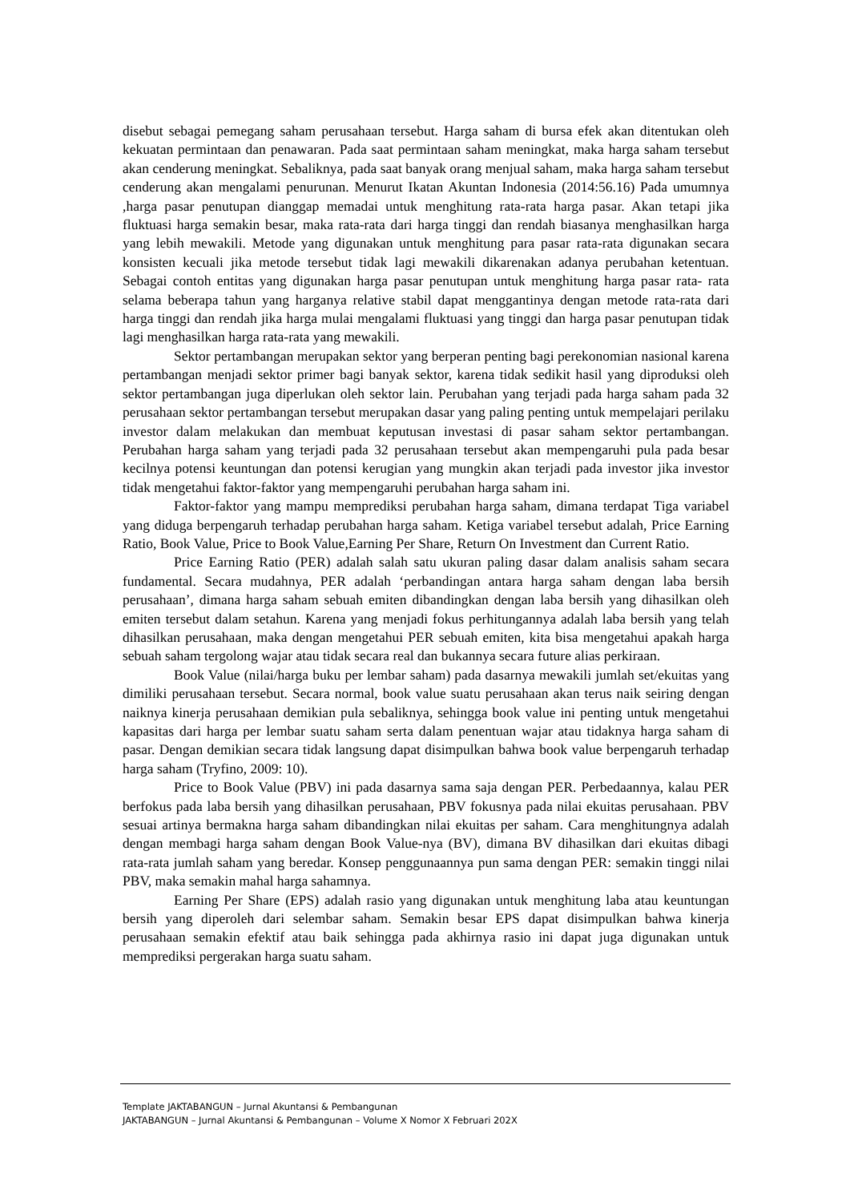disebut sebagai pemegang saham perusahaan tersebut. Harga saham di bursa efek akan ditentukan oleh kekuatan permintaan dan penawaran. Pada saat permintaan saham meningkat, maka harga saham tersebut akan cenderung meningkat. Sebaliknya, pada saat banyak orang menjual saham, maka harga saham tersebut cenderung akan mengalami penurunan. Menurut Ikatan Akuntan Indonesia (2014:56.16) Pada umumnya ,harga pasar penutupan dianggap memadai untuk menghitung rata-rata harga pasar. Akan tetapi jika fluktuasi harga semakin besar, maka rata-rata dari harga tinggi dan rendah biasanya menghasilkan harga yang lebih mewakili. Metode yang digunakan untuk menghitung para pasar rata-rata digunakan secara konsisten kecuali jika metode tersebut tidak lagi mewakili dikarenakan adanya perubahan ketentuan. Sebagai contoh entitas yang digunakan harga pasar penutupan untuk menghitung harga pasar rata- rata selama beberapa tahun yang harganya relative stabil dapat menggantinya dengan metode rata-rata dari harga tinggi dan rendah jika harga mulai mengalami fluktuasi yang tinggi dan harga pasar penutupan tidak lagi menghasilkan harga rata-rata yang mewakili.
Sektor pertambangan merupakan sektor yang berperan penting bagi perekonomian nasional karena pertambangan menjadi sektor primer bagi banyak sektor, karena tidak sedikit hasil yang diproduksi oleh sektor pertambangan juga diperlukan oleh sektor lain. Perubahan yang terjadi pada harga saham pada 32 perusahaan sektor pertambangan tersebut merupakan dasar yang paling penting untuk mempelajari perilaku investor dalam melakukan dan membuat keputusan investasi di pasar saham sektor pertambangan. Perubahan harga saham yang terjadi pada 32 perusahaan tersebut akan mempengaruhi pula pada besar kecilnya potensi keuntungan dan potensi kerugian yang mungkin akan terjadi pada investor jika investor tidak mengetahui faktor-faktor yang mempengaruhi perubahan harga saham ini.
Faktor-faktor yang mampu memprediksi perubahan harga saham, dimana terdapat Tiga variabel yang diduga berpengaruh terhadap perubahan harga saham. Ketiga variabel tersebut adalah, Price Earning Ratio, Book Value, Price to Book Value,Earning Per Share, Return On Investment dan Current Ratio.
Price Earning Ratio (PER) adalah salah satu ukuran paling dasar dalam analisis saham secara fundamental. Secara mudahnya, PER adalah ‘perbandingan antara harga saham dengan laba bersih perusahaan’, dimana harga saham sebuah emiten dibandingkan dengan laba bersih yang dihasilkan oleh emiten tersebut dalam setahun. Karena yang menjadi fokus perhitungannya adalah laba bersih yang telah dihasilkan perusahaan, maka dengan mengetahui PER sebuah emiten, kita bisa mengetahui apakah harga sebuah saham tergolong wajar atau tidak secara real dan bukannya secara future alias perkiraan.
Book Value (nilai/harga buku per lembar saham) pada dasarnya mewakili jumlah set/ekuitas yang dimiliki perusahaan tersebut. Secara normal, book value suatu perusahaan akan terus naik seiring dengan naiknya kinerja perusahaan demikian pula sebaliknya, sehingga book value ini penting untuk mengetahui kapasitas dari harga per lembar suatu saham serta dalam penentuan wajar atau tidaknya harga saham di pasar. Dengan demikian secara tidak langsung dapat disimpulkan bahwa book value berpengaruh terhadap harga saham (Tryfino, 2009: 10).
Price to Book Value (PBV) ini pada dasarnya sama saja dengan PER. Perbedaannya, kalau PER berfokus pada laba bersih yang dihasilkan perusahaan, PBV fokusnya pada nilai ekuitas perusahaan. PBV sesuai artinya bermakna harga saham dibandingkan nilai ekuitas per saham. Cara menghitungnya adalah dengan membagi harga saham dengan Book Value-nya (BV), dimana BV dihasilkan dari ekuitas dibagi rata-rata jumlah saham yang beredar. Konsep penggunaannya pun sama dengan PER: semakin tinggi nilai PBV, maka semakin mahal harga sahamnya.
Earning Per Share (EPS) adalah rasio yang digunakan untuk menghitung laba atau keuntungan bersih yang diperoleh dari selembar saham. Semakin besar EPS dapat disimpulkan bahwa kinerja perusahaan semakin efektif atau baik sehingga pada akhirnya rasio ini dapat juga digunakan untuk memprediksi pergerakan harga suatu saham.
Template JAKTABANGUN – Jurnal Akuntansi & Pembangunan
JAKTABANGUN – Jurnal Akuntansi & Pembangunan – Volume X Nomor X Februari 202X